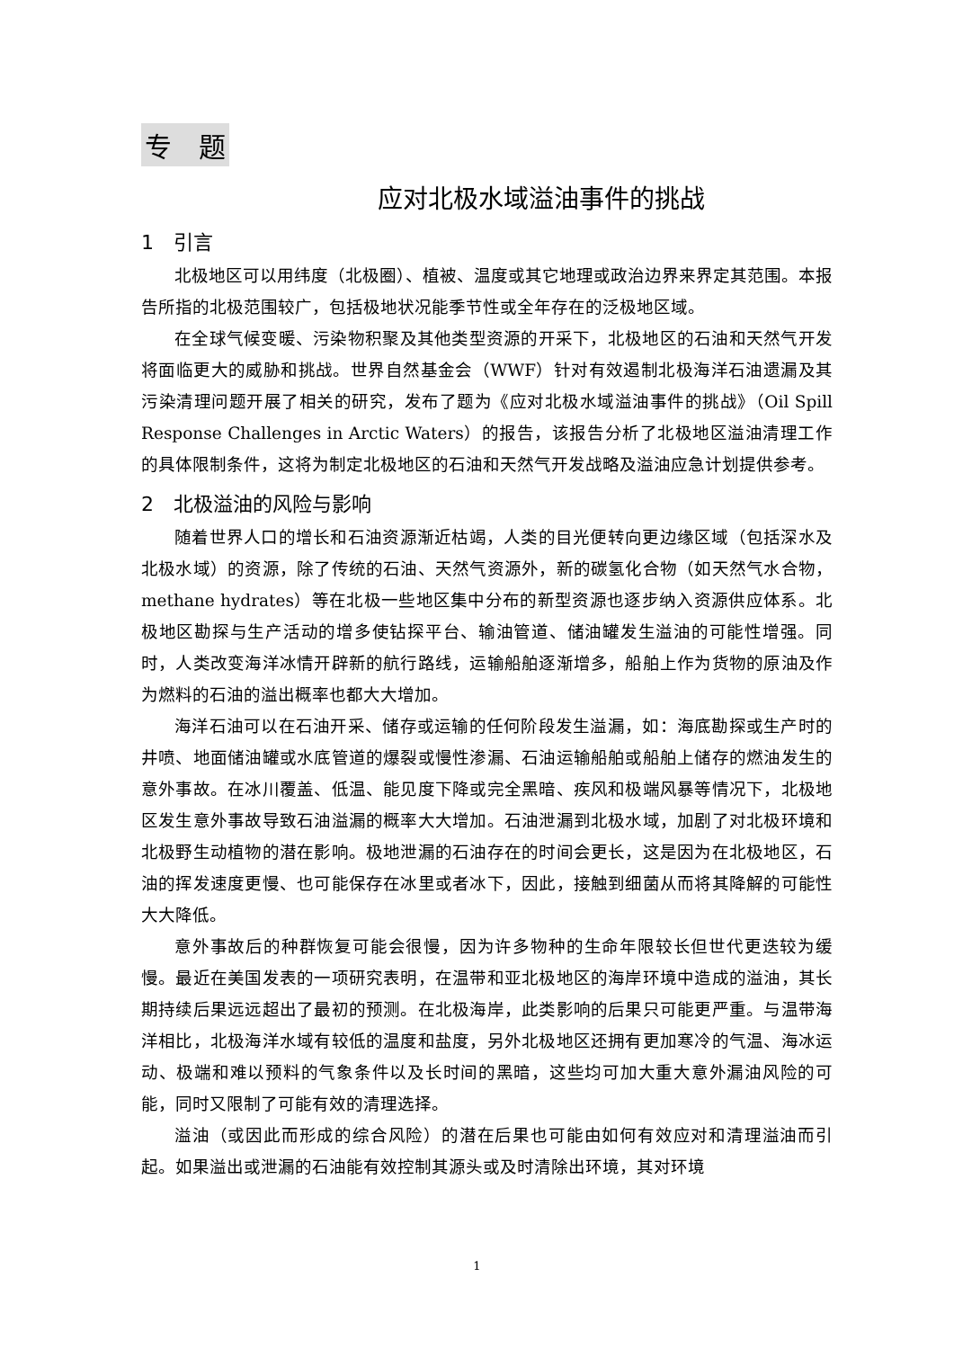专　题
应对北极水域溢油事件的挑战
1　引言
北极地区可以用纬度（北极圈）、植被、温度或其它地理或政治边界来界定其范围。本报告所指的北极范围较广，包括极地状况能季节性或全年存在的泛极地区域。
在全球气候变暖、污染物积聚及其他类型资源的开采下，北极地区的石油和天然气开发将面临更大的威胁和挑战。世界自然基金会（WWF）针对有效遏制北极海洋石油遗漏及其污染清理问题开展了相关的研究，发布了题为《应对北极水域溢油事件的挑战》（Oil Spill Response Challenges in Arctic Waters）的报告，该报告分析了北极地区溢油清理工作的具体限制条件，这将为制定北极地区的石油和天然气开发战略及溢油应急计划提供参考。
2　北极溢油的风险与影响
随着世界人口的增长和石油资源渐近枯竭，人类的目光便转向更边缘区域（包括深水及北极水域）的资源，除了传统的石油、天然气资源外，新的碳氢化合物（如天然气水合物，methane hydrates）等在北极一些地区集中分布的新型资源也逐步纳入资源供应体系。北极地区勘探与生产活动的增多使钻探平台、输油管道、储油罐发生溢油的可能性增强。同时，人类改变海洋冰情开辟新的航行路线，运输船舶逐渐增多，船舶上作为货物的原油及作为燃料的石油的溢出概率也都大大增加。
海洋石油可以在石油开采、储存或运输的任何阶段发生溢漏，如：海底勘探或生产时的井喷、地面储油罐或水底管道的爆裂或慢性渗漏、石油运输船舶或船舶上储存的燃油发生的意外事故。在冰川覆盖、低温、能见度下降或完全黑暗、疾风和极端风暴等情况下，北极地区发生意外事故导致石油溢漏的概率大大增加。石油泄漏到北极水域，加剧了对北极环境和北极野生动植物的潜在影响。极地泄漏的石油存在的时间会更长，这是因为在北极地区，石油的挥发速度更慢、也可能保存在冰里或者冰下，因此，接触到细菌从而将其降解的可能性大大降低。
意外事故后的种群恢复可能会很慢，因为许多物种的生命年限较长但世代更迭较为缓慢。最近在美国发表的一项研究表明，在温带和亚北极地区的海岸环境中造成的溢油，其长期持续后果远远超出了最初的预测。在北极海岸，此类影响的后果只可能更严重。与温带海洋相比，北极海洋水域有较低的温度和盐度，另外北极地区还拥有更加寒冷的气温、海冰运动、极端和难以预料的气象条件以及长时间的黑暗，这些均可加大重大意外漏油风险的可能，同时又限制了可能有效的清理选择。
溢油（或因此而形成的综合风险）的潜在后果也可能由如何有效应对和清理溢油而引起。如果溢出或泄漏的石油能有效控制其源头或及时清除出环境，其对环境
1